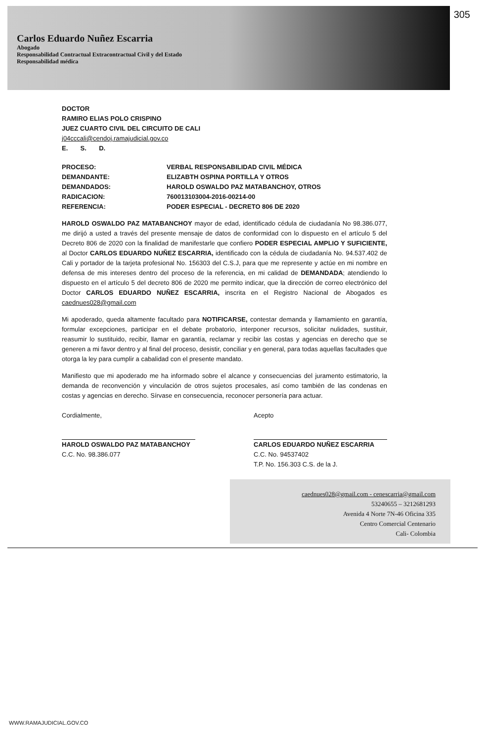305
Carlos Eduardo Nuñez Escarria
Abogado
Responsabilidad Contractual Extracontractual Civil y del Estado
Responsabilidad médica
DOCTOR
RAMIRO ELIAS POLO CRISPINO
JUEZ CUARTO CIVIL DEL CIRCUITO DE CALI
j04cccali@cendoj.ramajudicial.gov.co
E. S. D.
| PROCESO: | VERBAL RESPONSABILIDAD CIVIL MÉDICA |
| DEMANDANTE: | ELIZABTH OSPINA PORTILLA Y OTROS |
| DEMANDADOS: | HAROLD OSWALDO PAZ MATABANCHOY, OTROS |
| RADICACION: | 760013103004-2016-00214-00 |
| REFERENCIA: | PODER ESPECIAL - DECRETO 806 DE 2020 |
HAROLD OSWALDO PAZ MATABANCHOY mayor de edad, identificado cédula de ciudadanía No 98.386.077, me dirijó a usted a través del presente mensaje de datos de conformidad con lo dispuesto en el artículo 5 del Decreto 806 de 2020 con la finalidad de manifestarle que confiero PODER ESPECIAL AMPLIO Y SUFICIENTE, al Doctor CARLOS EDUARDO NUÑEZ ESCARRIA, identificado con la cédula de ciudadanía No. 94.537.402 de Cali y portador de la tarjeta profesional No. 156303 del C.S.J, para que me represente y actúe en mi nombre en defensa de mis intereses dentro del proceso de la referencia, en mi calidad de DEMANDADA; atendiendo lo dispuesto en el artículo 5 del decreto 806 de 2020 me permito indicar, que la dirección de correo electrónico del Doctor CARLOS EDUARDO NUÑEZ ESCARRIA, inscrita en el Registro Nacional de Abogados es caednues028@gmail.com
Mi apoderado, queda altamente facultado para NOTIFICARSE, contestar demanda y llamamiento en garantía, formular excepciones, participar en el debate probatorio, interponer recursos, solicitar nulidades, sustituir, reasumir lo sustituido, recibir, llamar en garantía, reclamar y recibir las costas y agencias en derecho que se generen a mi favor dentro y al final del proceso, desistir, conciliar y en general, para todas aquellas facultades que otorga la ley para cumplir a cabalidad con el presente mandato.
Manifiesto que mi apoderado me ha informado sobre el alcance y consecuencias del juramento estimatorio, la demanda de reconvención y vinculación de otros sujetos procesales, así como también de las condenas en costas y agencias en derecho. Sírvase en consecuencia, reconocer personería para actuar.
Cordialmente,
HAROLD OSWALDO PAZ MATABANCHOY
C.C. No. 98.386.077
Acepto
CARLOS EDUARDO NUÑEZ ESCARRIA
C.C. No. 94537402
T.P. No. 156.303 C.S. de la J.
caednues028@gmail.com - cenescarria@gmail.com
53240655 – 3212681293
Avenida 4 Norte 7N-46 Oficina 335
Centro Comercial Centenario
Cali- Colombia
WWW.RAMAJUDICIAL.GOV.CO